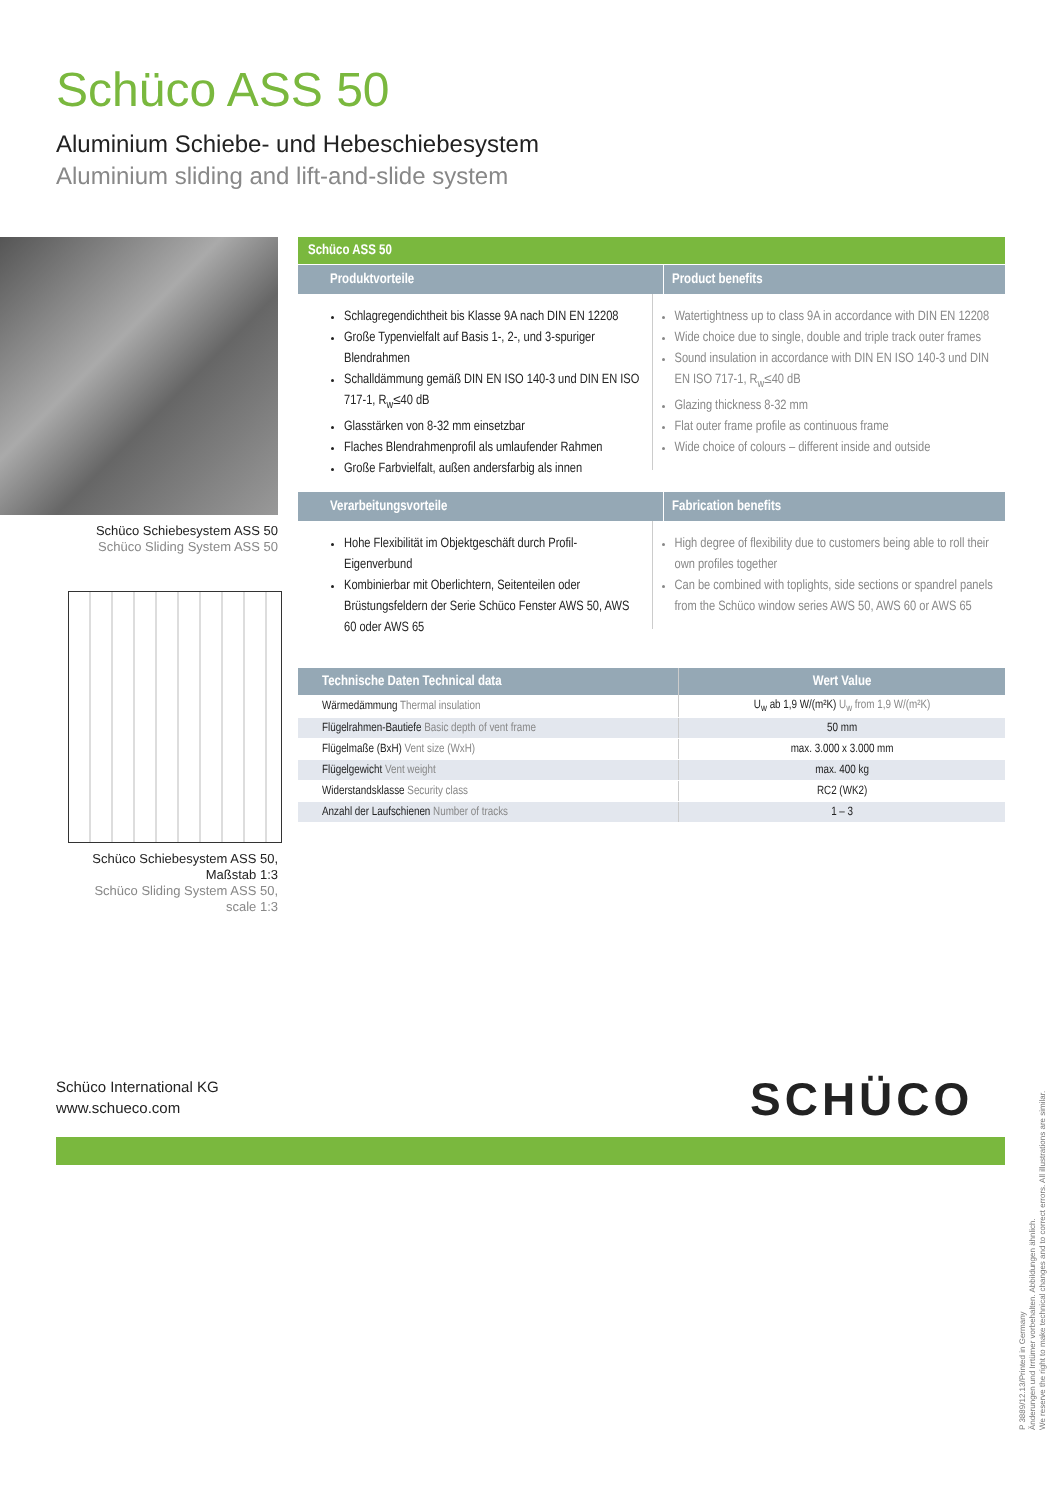Schüco ASS 50
Aluminium Schiebe- und Hebeschiebesystem
Aluminium sliding and lift-and-slide system
Schüco Schiebesystem ASS 50
Schüco Sliding System ASS 50
Schüco Schiebesystem ASS 50,
Maßstab 1:3
Schüco Sliding System ASS 50,
scale 1:3
Schüco ASS 50
Produktvorteile Product benefits
Schlagregendichtheit bis Klasse 9A nach DIN EN 12208
Große Typenvielfalt auf Basis 1-, 2-, und 3-spuriger Blendrahmen
Schalldämmung gemäß DIN EN ISO 140-3 und DIN EN ISO 717-1, R<sub>w</sub>≤40 dB
Glasstärken von 8-32 mm einsetzbar
Flaches Blendrahmenprofil als umlaufender Rahmen
Große Farbvielfalt, außen andersfarbig als innen
Watertightness up to class 9A in accordance with DIN EN 12208
Wide choice due to single, double and triple track outer frames
Sound insulation in accordance with DIN EN ISO 140-3 und DIN EN ISO 717-1, R<sub>w</sub>≤40 dB
Glazing thickness 8-32 mm
Flat outer frame profile as continuous frame
Wide choice of colours – different inside and outside
Verarbeitungsvorteile Fabrication benefits
Hohe Flexibilität im Objektgeschäft durch Profil-Eigenverbund
Kombinierbar mit Oberlichtern, Seitenteilen oder Brüstungsfeldern der Serie Schüco Fenster AWS 50, AWS 60 oder AWS 65
High degree of flexibility due to customers being able to roll their own profiles together
Can be combined with toplights, side sections or spandrel panels from the Schüco window series AWS 50, AWS 60 or AWS 65
| Technische Daten Technical data | Wert Value |
| --- | --- |
| Wärmedämmung Thermal insulation | U<sub>w</sub> ab 1,9 W/(m²K) U<sub>w</sub> from 1,9 W/(m²K) |
| Flügelrahmen-Bautiefe Basic depth of vent frame | 50 mm |
| Flügelmaße (BxH) Vent size (WxH) | max. 3.000 x 3.000 mm |
| Flügelgewicht Vent weight | max. 400 kg |
| Widerstandsklasse Security class | RC2 (WK2) |
| Anzahl der Laufschienen Number of tracks | 1 – 3 |
Schüco International KG
www.schueco.com
SCHÜCO
P 3889/12.13/Printed in Germany
Änderungen und Irrtümer vorbehalten. Abbildungen ähnlich.
We reserve the right to make technical changes and to correct errors. All illustrations are similar.